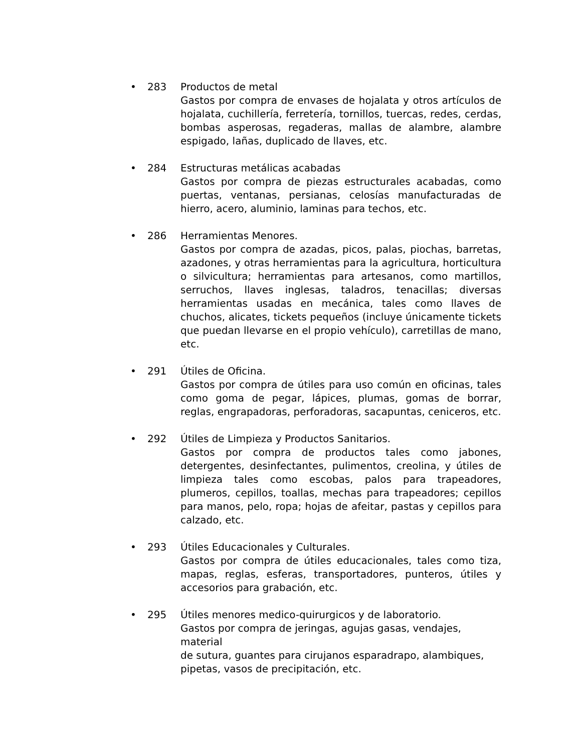• 283 Productos de metal
Gastos por compra de envases de hojalata y otros artículos de hojalata, cuchillería, ferretería, tornillos, tuercas, redes, cerdas, bombas asperosas, regaderas, mallas de alambre, alambre espigado, lañas, duplicado de llaves, etc.
• 284 Estructuras metálicas acabadas
Gastos por compra de piezas estructurales acabadas, como puertas, ventanas, persianas, celosías manufacturadas de hierro, acero, aluminio, laminas para techos, etc.
• 286 Herramientas Menores.
Gastos por compra de azadas, picos, palas, piochas, barretas, azadones, y otras herramientas para la agricultura, horticultura o silvicultura; herramientas para artesanos, como martillos, serruchos, llaves inglesas, taladros, tenacillas; diversas herramientas usadas en mecánica, tales como llaves de chuchos, alicates, tickets pequeños (incluye únicamente tickets que puedan llevarse en el propio vehículo), carretillas de mano, etc.
• 291 Útiles de Oficina.
Gastos por compra de útiles para uso común en oficinas, tales como goma de pegar, lápices, plumas, gomas de borrar, reglas, engrapadoras, perforadoras, sacapuntas, ceniceros, etc.
• 292 Útiles de Limpieza y Productos Sanitarios.
Gastos por compra de productos tales como jabones, detergentes, desinfectantes, pulimentos, creolina, y útiles de limpieza tales como escobas, palos para trapeadores, plumeros, cepillos, toallas, mechas para trapeadores; cepillos para manos, pelo, ropa; hojas de afeitar, pastas y cepillos para calzado, etc.
• 293 Útiles Educacionales y Culturales.
Gastos por compra de útiles educacionales, tales como tiza, mapas, reglas, esferas, transportadores, punteros, útiles y accesorios para grabación, etc.
• 295 Útiles menores medico-quirurgicos y de laboratorio.
Gastos por compra de jeringas, agujas gasas, vendajes, material
de sutura, guantes para cirujanos esparadrapo, alambiques,
pipetas, vasos de precipitación, etc.